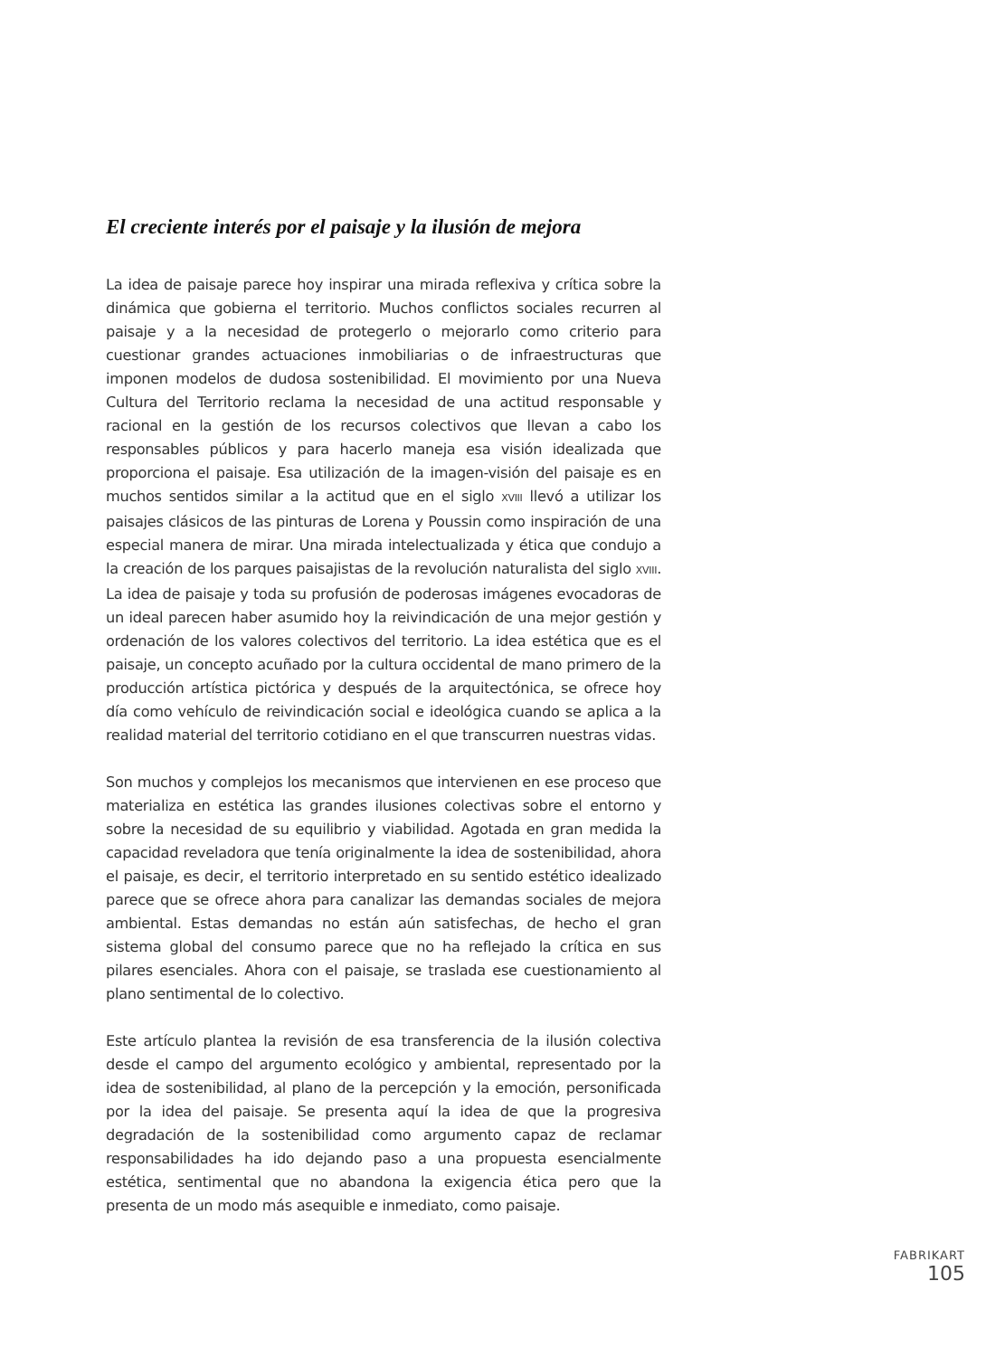El creciente interés por el paisaje y la ilusión de mejora
La idea de paisaje parece hoy inspirar una mirada reflexiva y crítica sobre la dinámica que gobierna el territorio. Muchos conflictos sociales recurren al paisaje y a la necesidad de protegerlo o mejorarlo como criterio para cuestionar grandes actuaciones inmobiliarias o de infraestructuras que imponen modelos de dudosa sostenibilidad. El movimiento por una Nueva Cultura del Territorio reclama la necesidad de una actitud responsable y racional en la gestión de los recursos colectivos que llevan a cabo los responsables públicos y para hacerlo maneja esa visión idealizada que proporciona el paisaje. Esa utilización de la imagen-visión del paisaje es en muchos sentidos similar a la actitud que en el siglo XVIII llevó a utilizar los paisajes clásicos de las pinturas de Lorena y Poussin como inspiración de una especial manera de mirar. Una mirada intelectualizada y ética que condujo a la creación de los parques paisajistas de la revolución naturalista del siglo XVIII. La idea de paisaje y toda su profusión de poderosas imágenes evocadoras de un ideal parecen haber asumido hoy la reivindicación de una mejor gestión y ordenación de los valores colectivos del territorio. La idea estética que es el paisaje, un concepto acuñado por la cultura occidental de mano primero de la producción artística pictórica y después de la arquitectónica, se ofrece hoy día como vehículo de reivindicación social e ideológica cuando se aplica a la realidad material del territorio cotidiano en el que transcurren nuestras vidas.
Son muchos y complejos los mecanismos que intervienen en ese proceso que materializa en estética las grandes ilusiones colectivas sobre el entorno y sobre la necesidad de su equilibrio y viabilidad. Agotada en gran medida la capacidad reveladora que tenía originalmente la idea de sostenibilidad, ahora el paisaje, es decir, el territorio interpretado en su sentido estético idealizado parece que se ofrece ahora para canalizar las demandas sociales de mejora ambiental. Estas demandas no están aún satisfechas, de hecho el gran sistema global del consumo parece que no ha reflejado la crítica en sus pilares esenciales. Ahora con el paisaje, se traslada ese cuestionamiento al plano sentimental de lo colectivo.
Este artículo plantea la revisión de esa transferencia de la ilusión colectiva desde el campo del argumento ecológico y ambiental, representado por la idea de sostenibilidad, al plano de la percepción y la emoción, personificada por la idea del paisaje. Se presenta aquí la idea de que la progresiva degradación de la sostenibilidad como argumento capaz de reclamar responsabilidades ha ido dejando paso a una propuesta esencialmente estética, sentimental que no abandona la exigencia ética pero que la presenta de un modo más asequible e inmediato, como paisaje.
FABRIKART
105